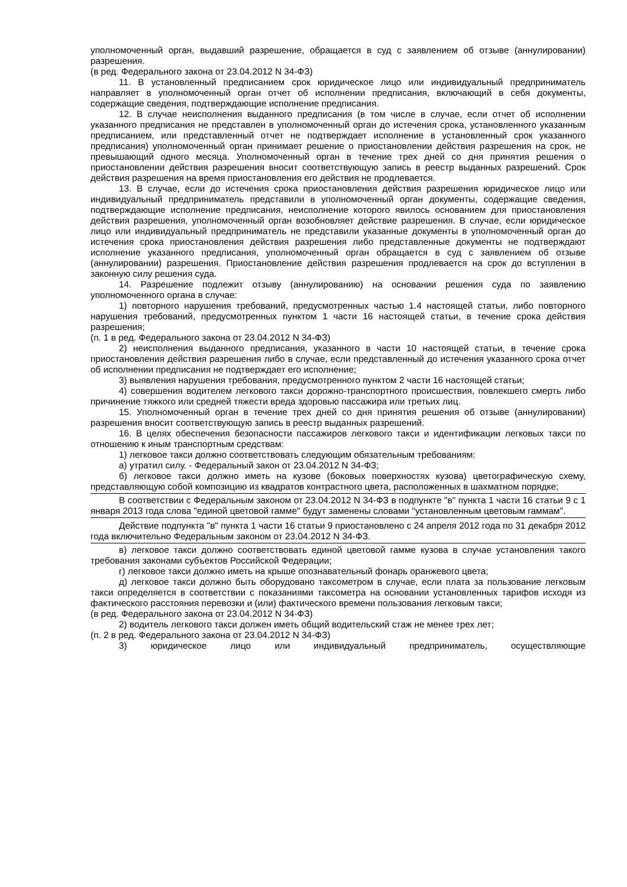уполномоченный орган, выдавший разрешение, обращается в суд с заявлением об отзыве (аннулировании) разрешения.
(в ред. Федерального закона от 23.04.2012 N 34-ФЗ)
11. В установленный предписанием срок юридическое лицо или индивидуальный предприниматель направляет в уполномоченный орган отчет об исполнении предписания, включающий в себя документы, содержащие сведения, подтверждающие исполнение предписания.
12. В случае неисполнения выданного предписания (в том числе в случае, если отчет об исполнении указанного предписания не представлен в уполномоченный орган до истечения срока, установленного указанным предписанием, или представленный отчет не подтверждает исполнение в установленный срок указанного предписания) уполномоченный орган принимает решение о приостановлении действия разрешения на срок, не превышающий одного месяца. Уполномоченный орган в течение трех дней со дня принятия решения о приостановлении действия разрешения вносит соответствующую запись в реестр выданных разрешений. Срок действия разрешения на время приостановления его действия не продлевается.
13. В случае, если до истечения срока приостановления действия разрешения юридическое лицо или индивидуальный предприниматель представили в уполномоченный орган документы, содержащие сведения, подтверждающие исполнение предписания, неисполнение которого явилось основанием для приостановления действия разрешения, уполномоченный орган возобновляет действие разрешения. В случае, если юридическое лицо или индивидуальный предприниматель не представили указанные документы в уполномоченный орган до истечения срока приостановления действия разрешения либо представленные документы не подтверждают исполнение указанного предписания, уполномоченный орган обращается в суд с заявлением об отзыве (аннулировании) разрешения. Приостановление действия разрешения продлевается на срок до вступления в законную силу решения суда.
14. Разрешение подлежит отзыву (аннулированию) на основании решения суда по заявлению уполномоченного органа в случае:
1) повторного нарушения требований, предусмотренных частью 1.4 настоящей статьи, либо повторного нарушения требований, предусмотренных пунктом 1 части 16 настоящей статьи, в течение срока действия разрешения;
(п. 1 в ред. Федерального закона от 23.04.2012 N 34-ФЗ)
2) неисполнения выданного предписания, указанного в части 10 настоящей статьи, в течение срока приостановления действия разрешения либо в случае, если представленный до истечения указанного срока отчет об исполнении предписания не подтверждает его исполнение;
3) выявления нарушения требования, предусмотренного пунктом 2 части 16 настоящей статьи;
4) совершения водителем легкового такси дорожно-транспортного происшествия, повлекшего смерть либо причинение тяжкого или средней тяжести вреда здоровью пассажира или третьих лиц.
15. Уполномоченный орган в течение трех дней со дня принятия решения об отзыве (аннулировании) разрешения вносит соответствующую запись в реестр выданных разрешений.
16. В целях обеспечения безопасности пассажиров легкового такси и идентификации легковых такси по отношению к иным транспортным средствам:
1) легковое такси должно соответствовать следующим обязательным требованиям:
а) утратил силу. - Федеральный закон от 23.04.2012 N 34-ФЗ;
б) легковое такси должно иметь на кузове (боковых поверхностях кузова) цветографическую схему, представляющую собой композицию из квадратов контрастного цвета, расположенных в шахматном порядке;
В соответствии с Федеральным законом от 23.04.2012 N 34-ФЗ в подпункте "в" пункта 1 части 16 статьи 9 с 1 января 2013 года слова "единой цветовой гамме" будут заменены словами "установленным цветовым гаммам".
Действие подпункта "в" пункта 1 части 16 статьи 9 приостановлено с 24 апреля 2012 года по 31 декабря 2012 года включительно Федеральным законом от 23.04.2012 N 34-ФЗ.
в) легковое такси должно соответствовать единой цветовой гамме кузова в случае установления такого требования законами субъектов Российской Федерации;
г) легковое такси должно иметь на крыше опознавательный фонарь оранжевого цвета;
д) легковое такси должно быть оборудовано таксометром в случае, если плата за пользование легковым такси определяется в соответствии с показаниями таксометра на основании установленных тарифов исходя из фактического расстояния перевозки и (или) фактического времени пользования легковым такси;
(в ред. Федерального закона от 23.04.2012 N 34-ФЗ)
2) водитель легкового такси должен иметь общий водительский стаж не менее трех лет;
(п. 2 в ред. Федерального закона от 23.04.2012 N 34-ФЗ)
3) юридическое лицо или индивидуальный предприниматель, осуществляющие